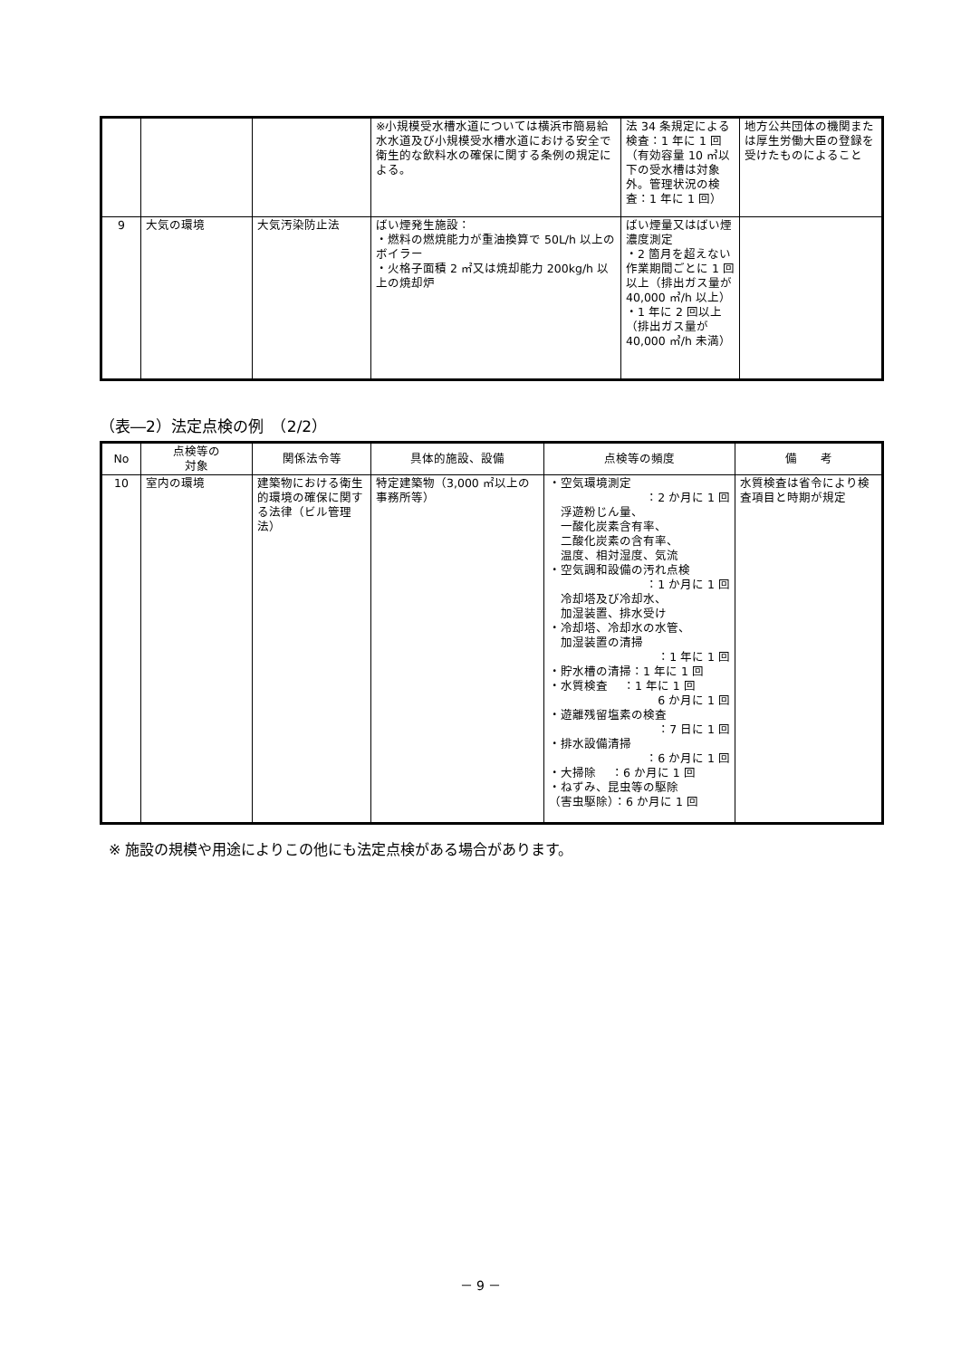| | | | ※小規模受水槽水道については横浜市簡易給水水道及び小規模受水槽水道における安全で衛生的な飲料水の確保に関する条例の規定による。 | 法 34 条規定による検査：1 年に 1 回（有効容量 10 ㎥以下の受水槽は対象外。管理状況の検査：1 年に 1 回） | 地方公共団体の機関または厚生労働大臣の登録を受けたものによること |
| 9 | 大気の環境 | 大気汚染防止法 | ばい煙発生施設： ・燃料の燃焼能力が重油換算で 50L/h 以上のボイラー ・火格子面積 2 ㎡又は焼却能力 200kg/h 以上の焼却炉 | ばい煙量又はばい煙濃度測定 ・2 箇月を超えない作業期間ごとに 1 回以上（排出ガス量が 40,000 ㎥/h 以上） ・1 年に 2 回以上（排出ガス量が 40,000 ㎥/h 未満） | |
（表―2）法定点検の例　（2/2）
| No | 点検等の 対象 | 関係法令等 | 具体的施設、設備 | 点検等の頻度 | 備 考 |
| --- | --- | --- | --- | --- | --- |
| 10 | 室内の環境 | 建築物における衛生的環境の確保に関する法律（ビル管理法） | 特定建築物（3,000 ㎡以上の事務所等） | ・空気環境測定 ：2 か月に 1 回 浮遊粉じん量、 一酸化炭素含有率、 二酸化炭素の含有率、 温度、相対湿度、気流 ・空気調和設備の汚れ点検 ：1 か月に 1 回 冷却塔及び冷却水、 加湿装置、排水受け ・冷却塔、冷却水の水管、 加湿装置の清掃 ：1 年に 1 回 ・貯水槽の清掃：1 年に 1 回 ・水質検査 ：1 年に 1 回 6 か月に 1 回 ・遊離残留塩素の検査 ：7 日に 1 回 ・排水設備清掃 ：6 か月に 1 回 ・大掃除 ：6 か月に 1 回 ・ねずみ、昆虫等の駆除 （害虫駆除）：6 か月に 1 回 | 水質検査は省令により検査項目と時期が規定 |
※ 施設の規模や用途によりこの他にも法定点検がある場合があります。
－ 9 －